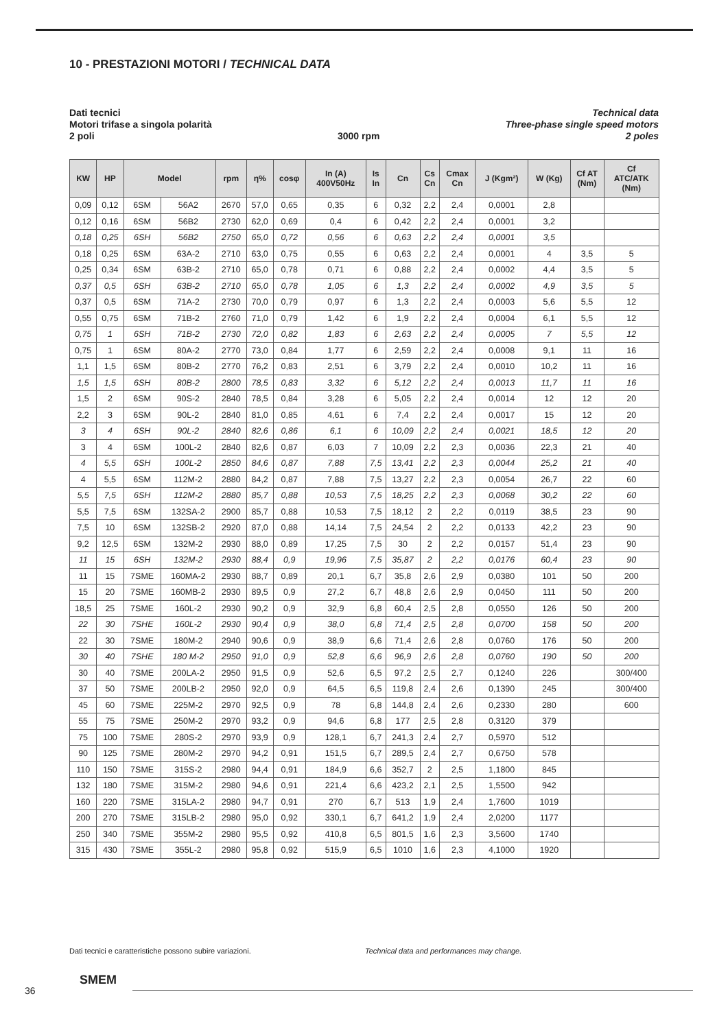10 - PRESTAZIONI MOTORI / TECHNICAL DATA
Dati tecnici
Motori trifase a singola polarità
2 poli
3000 rpm Technical data
Three-phase single speed motors
2 poles
| KW | HP | Model | | rpm | η% | cosφ | In (A) 400V50Hz | Is In | Cn | Cs Cn | Cmax Cn | J (Kgm²) | W (Kg) | Cf AT (Nm) | Cf ATC/ATK (Nm) |
| --- | --- | --- | --- | --- | --- | --- | --- | --- | --- | --- | --- | --- | --- | --- | --- |
| 0,09 | 0,12 | 6SM | 56A2 | 2670 | 57,0 | 0,65 | 0,35 | 6 | 0,32 | 2,2 | 2,4 | 0,0001 | 2,8 | | |
| 0,12 | 0,16 | 6SM | 56B2 | 2730 | 62,0 | 0,69 | 0,4 | 6 | 0,42 | 2,2 | 2,4 | 0,0001 | 3,2 | | |
| 0,18 | 0,25 | 6SH | 56B2 | 2750 | 65,0 | 0,72 | 0,56 | 6 | 0,63 | 2,2 | 2,4 | 0,0001 | 3,5 | | |
| 0,18 | 0,25 | 6SM | 63A-2 | 2710 | 63,0 | 0,75 | 0,55 | 6 | 0,63 | 2,2 | 2,4 | 0,0001 | 4 | 3,5 | 5 |
| 0,25 | 0,34 | 6SM | 63B-2 | 2710 | 65,0 | 0,78 | 0,71 | 6 | 0,88 | 2,2 | 2,4 | 0,0002 | 4,4 | 3,5 | 5 |
| 0,37 | 0,5 | 6SH | 63B-2 | 2710 | 65,0 | 0,78 | 1,05 | 6 | 1,3 | 2,2 | 2,4 | 0,0002 | 4,9 | 3,5 | 5 |
| 0,37 | 0,5 | 6SM | 71A-2 | 2730 | 70,0 | 0,79 | 0,97 | 6 | 1,3 | 2,2 | 2,4 | 0,0003 | 5,6 | 5,5 | 12 |
| 0,55 | 0,75 | 6SM | 71B-2 | 2760 | 71,0 | 0,79 | 1,42 | 6 | 1,9 | 2,2 | 2,4 | 0,0004 | 6,1 | 5,5 | 12 |
| 0,75 | 1 | 6SH | 71B-2 | 2730 | 72,0 | 0,82 | 1,83 | 6 | 2,63 | 2,2 | 2,4 | 0,0005 | 7 | 5,5 | 12 |
| 0,75 | 1 | 6SM | 80A-2 | 2770 | 73,0 | 0,84 | 1,77 | 6 | 2,59 | 2,2 | 2,4 | 0,0008 | 9,1 | 11 | 16 |
| 1,1 | 1,5 | 6SM | 80B-2 | 2770 | 76,2 | 0,83 | 2,51 | 6 | 3,79 | 2,2 | 2,4 | 0,0010 | 10,2 | 11 | 16 |
| 1,5 | 1,5 | 6SH | 80B-2 | 2800 | 78,5 | 0,83 | 3,32 | 6 | 5,12 | 2,2 | 2,4 | 0,0013 | 11,7 | 11 | 16 |
| 1,5 | 2 | 6SM | 90S-2 | 2840 | 78,5 | 0,84 | 3,28 | 6 | 5,05 | 2,2 | 2,4 | 0,0014 | 12 | 12 | 20 |
| 2,2 | 3 | 6SM | 90L-2 | 2840 | 81,0 | 0,85 | 4,61 | 6 | 7,4 | 2,2 | 2,4 | 0,0017 | 15 | 12 | 20 |
| 3 | 4 | 6SH | 90L-2 | 2840 | 82,6 | 0,86 | 6,1 | 6 | 10,09 | 2,2 | 2,4 | 0,0021 | 18,5 | 12 | 20 |
| 3 | 4 | 6SM | 100L-2 | 2840 | 82,6 | 0,87 | 6,03 | 7 | 10,09 | 2,2 | 2,3 | 0,0036 | 22,3 | 21 | 40 |
| 4 | 5,5 | 6SH | 100L-2 | 2850 | 84,6 | 0,87 | 7,88 | 7,5 | 13,41 | 2,2 | 2,3 | 0,0044 | 25,2 | 21 | 40 |
| 4 | 5,5 | 6SM | 112M-2 | 2880 | 84,2 | 0,87 | 7,88 | 7,5 | 13,27 | 2,2 | 2,3 | 0,0054 | 26,7 | 22 | 60 |
| 5,5 | 7,5 | 6SH | 112M-2 | 2880 | 85,7 | 0,88 | 10,53 | 7,5 | 18,25 | 2,2 | 2,3 | 0,0068 | 30,2 | 22 | 60 |
| 5,5 | 7,5 | 6SM | 132SA-2 | 2900 | 85,7 | 0,88 | 10,53 | 7,5 | 18,12 | 2 | 2,2 | 0,0119 | 38,5 | 23 | 90 |
| 7,5 | 10 | 6SM | 132SB-2 | 2920 | 87,0 | 0,88 | 14,14 | 7,5 | 24,54 | 2 | 2,2 | 0,0133 | 42,2 | 23 | 90 |
| 9,2 | 12,5 | 6SM | 132M-2 | 2930 | 88,0 | 0,89 | 17,25 | 7,5 | 30 | 2 | 2,2 | 0,0157 | 51,4 | 23 | 90 |
| 11 | 15 | 6SH | 132M-2 | 2930 | 88,4 | 0,9 | 19,96 | 7,5 | 35,87 | 2 | 2,2 | 0,0176 | 60,4 | 23 | 90 |
| 11 | 15 | 7SME | 160MA-2 | 2930 | 88,7 | 0,89 | 20,1 | 6,7 | 35,8 | 2,6 | 2,9 | 0,0380 | 101 | 50 | 200 |
| 15 | 20 | 7SME | 160MB-2 | 2930 | 89,5 | 0,9 | 27,2 | 6,7 | 48,8 | 2,6 | 2,9 | 0,0450 | 111 | 50 | 200 |
| 18,5 | 25 | 7SME | 160L-2 | 2930 | 90,2 | 0,9 | 32,9 | 6,8 | 60,4 | 2,5 | 2,8 | 0,0550 | 126 | 50 | 200 |
| 22 | 30 | 7SHE | 160L-2 | 2930 | 90,4 | 0,9 | 38,0 | 6,8 | 71,4 | 2,5 | 2,8 | 0,0700 | 158 | 50 | 200 |
| 22 | 30 | 7SME | 180M-2 | 2940 | 90,6 | 0,9 | 38,9 | 6,6 | 71,4 | 2,6 | 2,8 | 0,0760 | 176 | 50 | 200 |
| 30 | 40 | 7SHE | 180 M-2 | 2950 | 91,0 | 0,9 | 52,8 | 6,6 | 96,9 | 2,6 | 2,8 | 0,0760 | 190 | 50 | 200 |
| 30 | 40 | 7SME | 200LA-2 | 2950 | 91,5 | 0,9 | 52,6 | 6,5 | 97,2 | 2,5 | 2,7 | 0,1240 | 226 | | 300/400 |
| 37 | 50 | 7SME | 200LB-2 | 2950 | 92,0 | 0,9 | 64,5 | 6,5 | 119,8 | 2,4 | 2,6 | 0,1390 | 245 | | 300/400 |
| 45 | 60 | 7SME | 225M-2 | 2970 | 92,5 | 0,9 | 78 | 6,8 | 144,8 | 2,4 | 2,6 | 0,2330 | 280 | | 600 |
| 55 | 75 | 7SME | 250M-2 | 2970 | 93,2 | 0,9 | 94,6 | 6,8 | 177 | 2,5 | 2,8 | 0,3120 | 379 | | |
| 75 | 100 | 7SME | 280S-2 | 2970 | 93,9 | 0,9 | 128,1 | 6,7 | 241,3 | 2,4 | 2,7 | 0,5970 | 512 | | |
| 90 | 125 | 7SME | 280M-2 | 2970 | 94,2 | 0,91 | 151,5 | 6,7 | 289,5 | 2,4 | 2,7 | 0,6750 | 578 | | |
| 110 | 150 | 7SME | 315S-2 | 2980 | 94,4 | 0,91 | 184,9 | 6,6 | 352,7 | 2 | 2,5 | 1,1800 | 845 | | |
| 132 | 180 | 7SME | 315M-2 | 2980 | 94,6 | 0,91 | 221,4 | 6,6 | 423,2 | 2,1 | 2,5 | 1,5500 | 942 | | |
| 160 | 220 | 7SME | 315LA-2 | 2980 | 94,7 | 0,91 | 270 | 6,7 | 513 | 1,9 | 2,4 | 1,7600 | 1019 | | |
| 200 | 270 | 7SME | 315LB-2 | 2980 | 95,0 | 0,92 | 330,1 | 6,7 | 641,2 | 1,9 | 2,4 | 2,0200 | 1177 | | |
| 250 | 340 | 7SME | 355M-2 | 2980 | 95,5 | 0,92 | 410,8 | 6,5 | 801,5 | 1,6 | 2,3 | 3,5600 | 1740 | | |
| 315 | 430 | 7SME | 355L-2 | 2980 | 95,8 | 0,92 | 515,9 | 6,5 | 1010 | 1,6 | 2,3 | 4,1000 | 1920 | | |
Dati tecnici e caratteristiche possono subire variazioni.
Technical data and performances may change.
36
SMEM